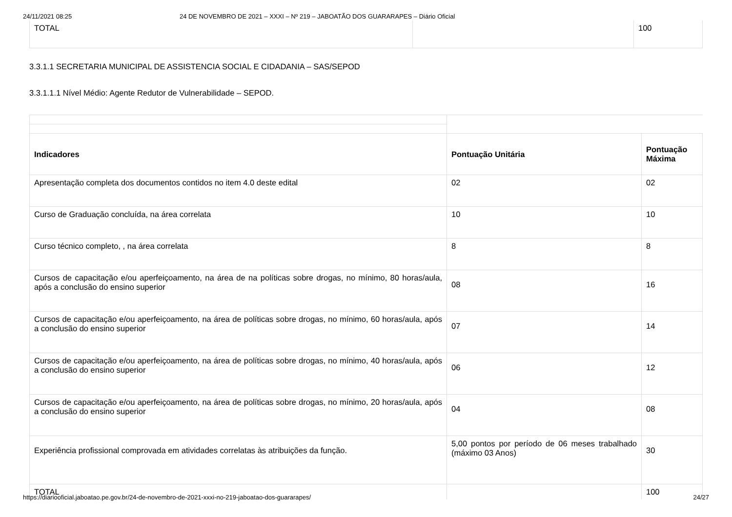24/11/2021 08:25 24 DE NOVEMBRO DE 2021 – XXXI – Nº 219 – JABOATÃO DOS GUARARAPES – Diário Oficial
| TOTAL | | 100 |
3.3.1.1 SECRETARIA MUNICIPAL DE ASSISTENCIA SOCIAL E CIDADANIA – SAS/SEPOD
3.3.1.1.1 Nível Médio: Agente Redutor de Vulnerabilidade – SEPOD.
| Indicadores | Pontuação Unitária | Pontuação Máxima |
| --- | --- | --- |
| Apresentação completa dos documentos contidos no item 4.0 deste edital | 02 | 02 |
| Curso de Graduação concluída, na área correlata | 10 | 10 |
| Curso técnico completo, , na área correlata | 8 | 8 |
| Cursos de capacitação e/ou aperfeiçoamento, na área de na políticas sobre drogas, no mínimo, 80 horas/aula, após a conclusão do ensino superior | 08 | 16 |
| Cursos de capacitação e/ou aperfeiçoamento, na área de políticas sobre drogas, no mínimo, 60 horas/aula, após a conclusão do ensino superior | 07 | 14 |
| Cursos de capacitação e/ou aperfeiçoamento, na área de políticas sobre drogas, no mínimo, 40 horas/aula, após a conclusão do ensino superior | 06 | 12 |
| Cursos de capacitação e/ou aperfeiçoamento, na área de políticas sobre drogas, no mínimo, 20 horas/aula, após a conclusão do ensino superior | 04 | 08 |
| Experiência profissional comprovada em atividades correlatas às atribuições da função. | 5,00 pontos por período de 06 meses trabalhado (máximo 03 Anos) | 30 |
| TOTAL | | 100 |
https://diariooficial.jaboatao.pe.gov.br/24-de-novembro-de-2021-xxxi-no-219-jaboatao-dos-guararapes/ 24/27